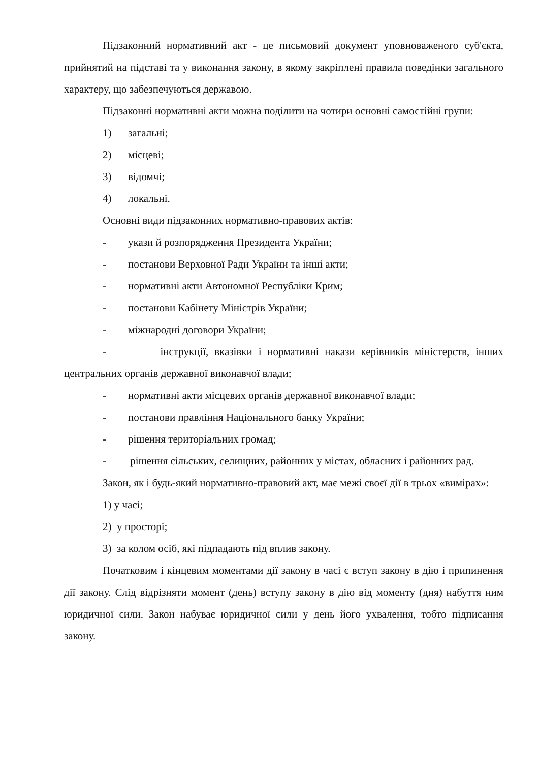Підзаконний нормативний акт - це письмовий документ уповноваженого суб'єкта, прийнятий на підставі та у виконання закону, в якому закріплені правила поведінки загального характеру, що забезпечуються державою.
Підзаконні нормативні акти можна поділити на чотири основні самостійні групи:
1) загальні;
2) місцеві;
3) відомчі;
4) локальні.
Основні види підзаконних нормативно-правових актів:
- укази й розпорядження Президента України;
- постанови Верховної Ради України та інші акти;
- нормативні акти Автономної Республіки Крим;
- постанови Кабінету Міністрів України;
- міжнародні договори України;
- інструкції, вказівки і нормативні накази керівників міністерств, інших центральних органів державної виконавчої влади;
- нормативні акти місцевих органів державної виконавчої влади;
- постанови правління Національного банку України;
- рішення територіальних громад;
- рішення сільських, селищних, районних у містах, обласних і районних рад.
Закон, як і будь-який нормативно-правовий акт, має межі своєї дії в трьох «вимірах»:
1) у часі;
2) у просторі;
3) за колом осіб, які підпадають під вплив закону.
Початковим і кінцевим моментами дії закону в часі є вступ закону в дію і припинення дії закону. Слід відрізняти момент (день) вступу закону в дію від моменту (дня) набуття ним юридичної сили. Закон набуває юридичної сили у день його ухвалення, тобто підписання закону.